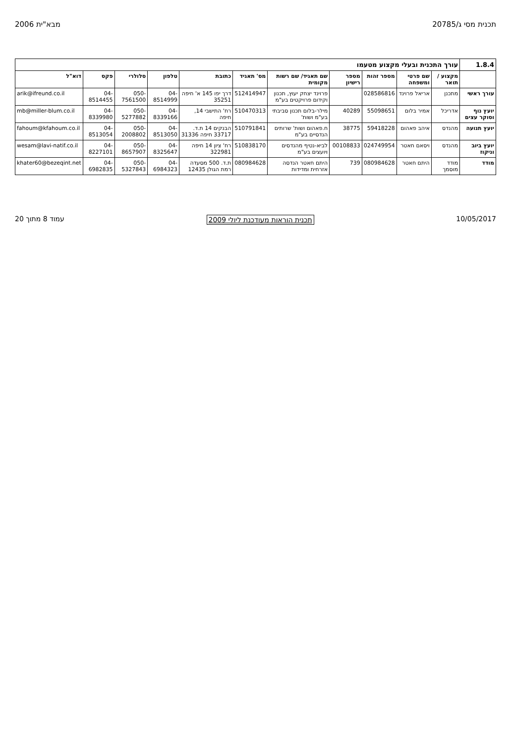תכנית מסי ג/20785 מבא"ית 2006
| 1.8.4 | עורך התכנית ובעלי מקצוע מטעמו | | | | | | | | | | |
| | מקצוע / תואר | שם פרטי ומשפחה | מספר זהות | מספר רישיון | שם תאגיד/ שם רשות מקומית | מס' תאגיד | כתובת | טלפון | סלולרי | פקס | דוא"ל |
| עורך ראשי | מתכנן | אריאל פרוינד | 028586816 | | פרוינד יצחק יעוץ, תכנון וקידום פרויקטים בע"מ | 512414947 | דרך יפו 145 א' חיפה 35251 | 04-8514999 | 050-7561500 | 04-8514455 | arik@ifreund.co.il |
| יועץ נוף וסוקר עצים | אדריכל | אמיר בלום | 55098651 | 40289 | מילר-בלום תכנון סביבתי בע"מ ושות' | 510470313 | רח' התישבי 14, חיפה | 04-8339166 | 050-5277882 | 04-8339980 | mb@miller-blum.co.il |
| יועץ תנועה | מהנדס | איהב פאהום | 59418228 | 38775 | ח.פאהום ושות' שרותים הנדסיים בע"מ | 510791841 | הבנקים 14 ת.ד. 33717 חיפה 31336 | 04-8513050 | 050-2008802 | 04-8513054 | fahoum@kfahoum.co.il |
| יועץ ביוב וניקוז | מהנדס | ויסאם חאטר | 024749954 | 00108833 | לביא-נטיף מהנדסים ויועצים בע"מ | 510838170 | רח' ציון 14 חיפה 322981 | 04-8325647 | 050-8657907 | 04-8227101 | wesam@lavi-natif.co.il |
| מודד | מודד מוסמך | היתם חאטר | 080984628 | 739 | היתם חאטר הנדסה אזרחית ומדידות | 080984628 | ת.ד. 500 מסעדה רמת הגולן 12435 | 04-6984323 | 050-5327843 | 04-6982835 | khater60@bezeqint.net |
10/05/2017 תכנית הוראות מעודכנת ליולי 2009 עמוד 8 מתוך 20